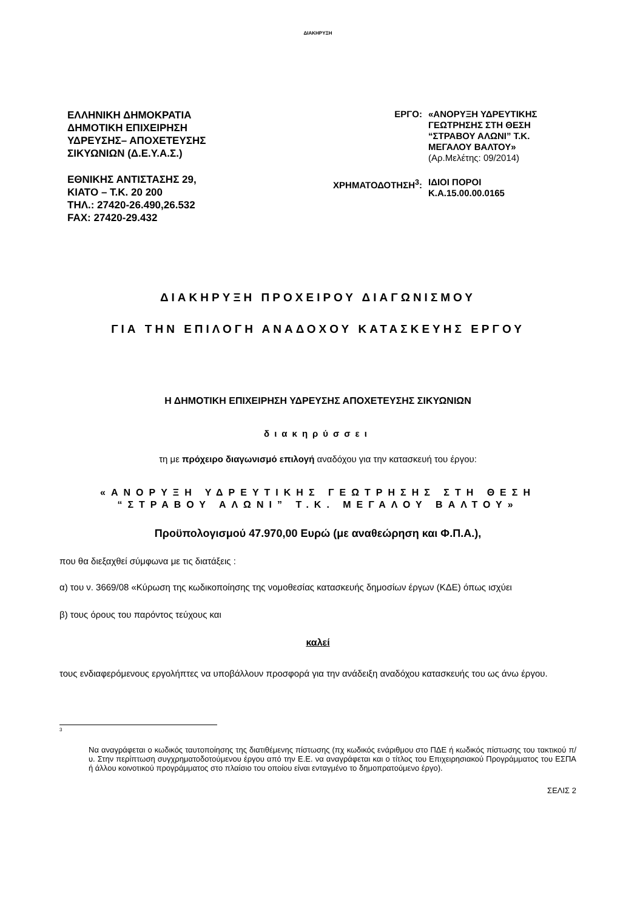ΔΙΑΚΗΡΥΞΗ
ΕΛΛΗΝΙΚΗ ΔΗΜΟΚΡΑΤΙΑ
ΔΗΜΟΤΙΚΗ ΕΠΙΧΕΙΡΗΣΗ
ΥΔΡΕΥΣΗΣ– ΑΠΟΧΕΤΕΥΣΗΣ
ΣΙΚΥΩΝΙΩΝ (Δ.Ε.Υ.Α.Σ.)
ΕΘΝΙΚΗΣ ΑΝΤΙΣΤΑΣΗΣ 29,
ΚΙΑΤΟ – Τ.Κ. 20 200
ΤΗΛ.: 27420-26.490,26.532
FAX: 27420-29.432
| ΕΡΓΟ: | «ΑΝΟΡΥΞΗ ΥΔΡΕΥΤΙΚΗΣ ΓΕΩΤΡΗΣΗΣ ΣΤΗ ΘΕΣΗ “ΣΤΡΑΒΟΥ ΑΛΩΝΙ” Τ.Κ. ΜΕΓΑΛΟΥ ΒΑΛΤΟΥ» (Αρ.Μελέτης: 09/2014) |
| ΧΡΗΜΑΤΟΔΟΤΗΣΗ<sup>3</sup>: | ΙΔΙΟΙ ΠΟΡΟΙ Κ.Α.15.00.00.0165 |
ΔΙΑΚΗΡΥΞΗ ΠΡΟΧΕΙΡΟΥ ΔΙΑΓΩΝΙΣΜΟΥ
ΓΙΑ ΤΗΝ ΕΠΙΛΟΓΗ ΑΝΑΔΟΧΟΥ ΚΑΤΑΣΚΕΥΗΣ ΕΡΓΟΥ
Η ΔΗΜΟΤΙΚΗ ΕΠΙΧΕΙΡΗΣΗ ΥΔΡΕΥΣΗΣ ΑΠΟΧΕΤΕΥΣΗΣ ΣΙΚΥΩΝΙΩΝ
διακηρύσσει
τη με πρόχειρο διαγωνισμό επιλογή αναδόχου για την κατασκευή του έργου:
«ΑΝΟΡΥΞΗ ΥΔΡΕΥΤΙΚΗΣ ΓΕΩΤΡΗΣΗΣ ΣΤΗ ΘΕΣΗ
“ΣΤΡΑΒΟΥ ΑΛΩΝΙ” Τ.Κ. ΜΕΓΑΛΟΥ ΒΑΛΤΟΥ»
Προϋπολογισμού 47.970,00 Ευρώ (με αναθεώρηση και Φ.Π.Α.),
που θα διεξαχθεί σύμφωνα με τις διατάξεις :
α) του ν. 3669/08 «Κύρωση της κωδικοποίησης της νομοθεσίας κατασκευής δημοσίων έργων (ΚΔΕ) όπως ισχύει
β) τους όρους του παρόντος τεύχους και
καλεί
τους ενδιαφερόμενους εργολήπτες να υποβάλλουν προσφορά για την ανάδειξη αναδόχου κατασκευής του ως άνω έργου.
3
Να αναγράφεται ο κωδικός ταυτοποίησης της διατιθέμενης πίστωσης (πχ κωδικός ενάριθμου στο ΠΔΕ ή κωδικός πίστωσης του τακτικού π/υ. Στην περίπτωση συγχρηματοδοτούμενου έργου από την Ε.Ε. να αναγράφεται και ο τίτλος του Επιχειρησιακού Προγράμματος του ΕΣΠΑ ή άλλου κοινοτικού προγράμματος στο πλαίσιο του οποίου είναι ενταγμένο το δημοπρατούμενο έργο).
ΣΕΛΙΣ 2